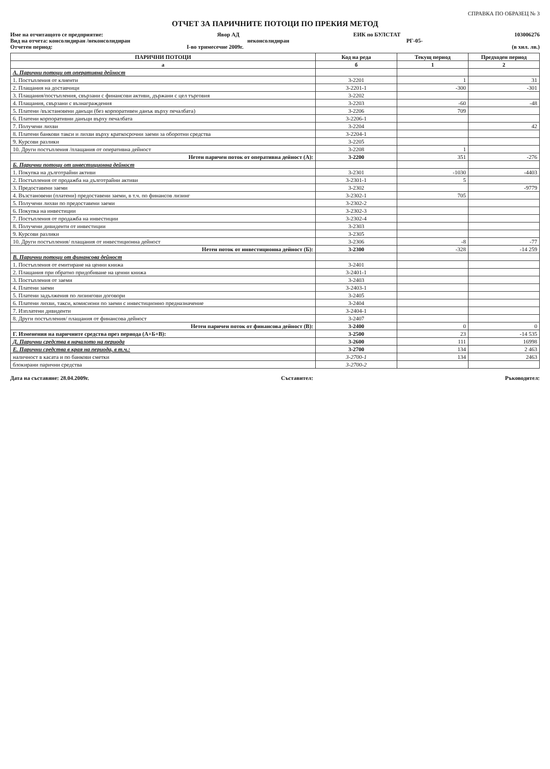СПРАВКА ПО ОБРАЗЕЦ № 3
ОТЧЕТ ЗА ПАРИЧНИТЕ ПОТОЦИ ПО ПРЕКИЯ МЕТОД
Име на отчитащото се предприятие: Явор АД ЕИК по БУЛСТАТ 103006276
Вид на отчета: консолидиран /неконсолидиран неконсолидиран РГ-05-
Отчетен период: I-во тримесечие 2009г. (в хил. лв.)
| ПАРИЧНИ ПОТОЦИ | Код на реда | Текущ период | Предходен период |
| --- | --- | --- | --- |
| а | б | 1 | 2 |
| А. Парични потоци от оперативна дейност | | | |
| 1. Постъпления от клиенти | 3-2201 | 1 | 31 |
| 2. Плащания на доставчици | 3-2201-1 | -300 | -301 |
| 3. Плащания/постъпления, свързани с финансови активи, държани с цел търговия | 3-2202 | | |
| 4. Плащания, свързани с възнаграждения | 3-2203 | -60 | -48 |
| 5. Платени /възстановени данъци (без корпоративен данък върху печалбата) | 3-2206 | 709 | |
| 6. Платени корпоративни данъци върху печалбата | 3-2206-1 | | |
| 7. Получени лихви | 3-2204 | | 42 |
| 8. Платени банкови такси и лихви върху краткосрочни заеми за оборотни средства | 3-2204-1 | | |
| 9. Курсови разлики | 3-2205 | | |
| 10. Други постъпления /плащания от оперативна дейност | 3-2208 | 1 | |
| Нетен паричен поток от оперативна дейност (А): | 3-2200 | 351 | -276 |
| Б. Парични потоци от инвестиционна дейност | | | |
| 1. Покупка на дълготрайни активи | 3-2301 | -1030 | -4403 |
| 2. Постъпления от продажба на дълготрайни активи | 3-2301-1 | 5 | |
| 3. Предоставени заеми | 3-2302 | | -9779 |
| 4. Възстановени (платени) предоставени заеми, в т.ч. по финансов лизинг | 3-2302-1 | 705 | |
| 5. Получени лихви по предоставени заеми | 3-2302-2 | | |
| 6. Покупка на инвестиции | 3-2302-3 | | |
| 7. Постъпления от продажба на инвестиции | 3-2302-4 | | |
| 8. Получени дивиденти от инвестиции | 3-2303 | | |
| 9. Курсови разлики | 3-2305 | | |
| 10. Други постъпления/ плащания от инвестиционна дейност | 3-2306 | -8 | -77 |
| Нетен поток от инвестиционна дейност (Б): | 3-2300 | -328 | -14 259 |
| В. Парични потоци от финансова дейност | | | |
| 1. Постъпления от емитиране на ценни книжа | 3-2401 | | |
| 2. Плащания при обратно придобиване на ценни книжа | 3-2401-1 | | |
| 3. Постъпления от заеми | 3-2403 | | |
| 4. Платени заеми | 3-2403-1 | | |
| 5. Платени задължения по лизингови договори | 3-2405 | | |
| 6. Платени лихви, такси, комисиони по заеми с инвестиционно предназначение | 3-2404 | | |
| 7. Изплатени дивиденти | 3-2404-1 | | |
| 8. Други постъпления/ плащания от финансова дейност | 3-2407 | | |
| Нетен паричен поток от финансова дейност (В): | 3-2400 | 0 | 0 |
| Г. Изменения на паричните средства през периода (А+Б+В): | 3-2500 | 23 | -14 535 |
| Д. Парични средства в началото на периода | 3-2600 | 111 | 16998 |
| Е. Парични средства в края на периода, в т.ч.: | 3-2700 | 134 | 2 463 |
| наличност в касата и по банкови сметки | 3-2700-1 | 134 | 2463 |
| блокирани парични средства | 3-2700-2 | | |
Дата на съставяне: 28.04.2009г. Съставител: Ръководител: